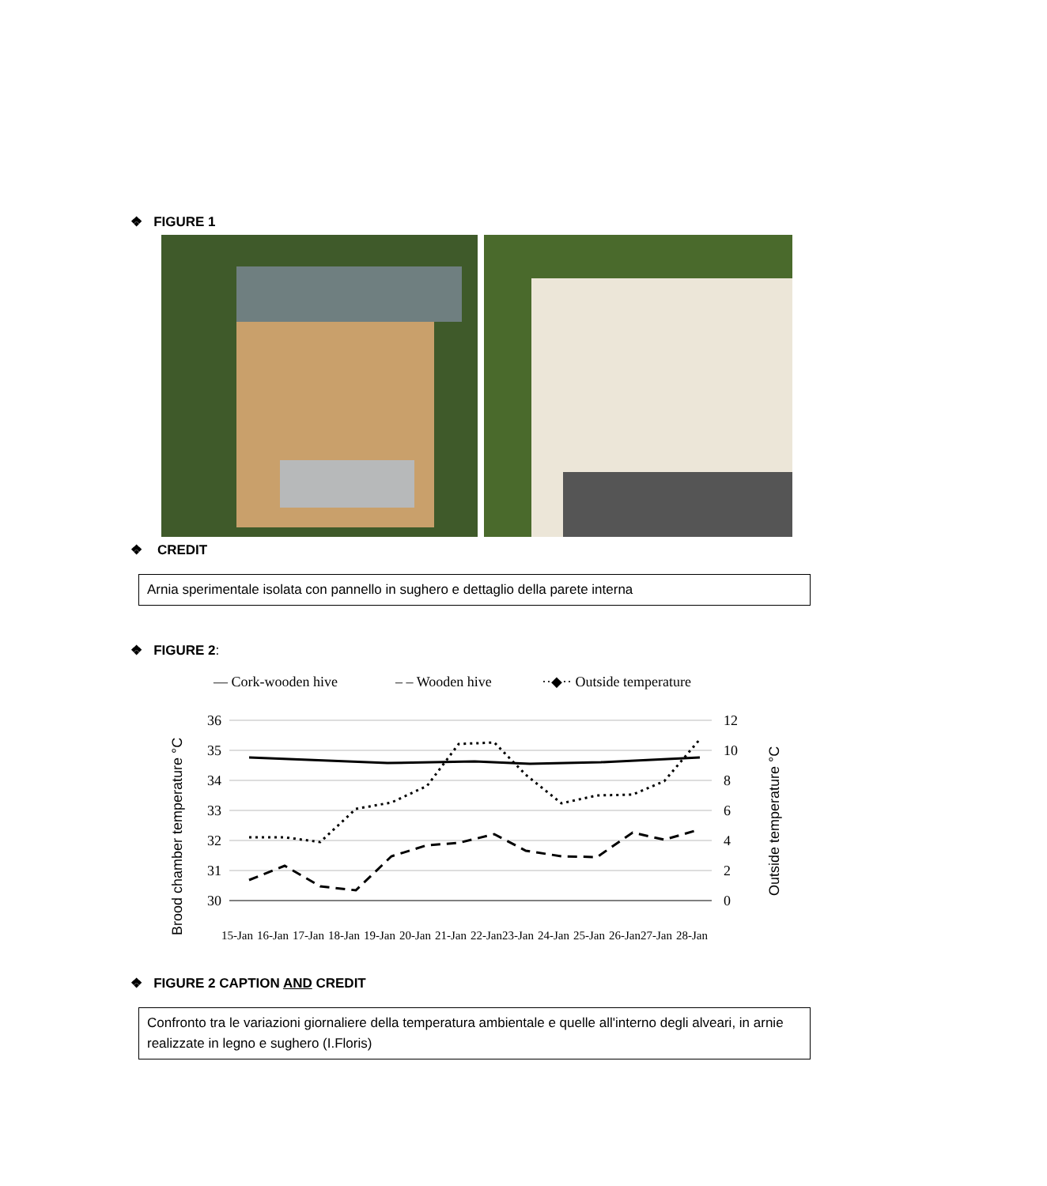❖ FIGURE 1
❖ CREDIT
Arnia sperimentale isolata con pannello in sughero e dettaglio della parete interna
❖ FIGURE 2:
— Cork-wooden hive
– – Wooden hive
··◆·· Outside temperature
36
35
34
33
32
31
30
12
10
8
6
4
2
0
Brood chamber temperature °C
Outside temperature °C
15-Jan
16-Jan
17-Jan
18-Jan
19-Jan
20-Jan
21-Jan
22-Jan
23-Jan
24-Jan
25-Jan
26-Jan
27-Jan
28-Jan
❖ FIGURE 2 CAPTION AND CREDIT
Confronto tra le variazioni giornaliere della temperatura ambientale e quelle all'interno degli alveari, in arnie realizzate in legno e sughero (I.Floris)